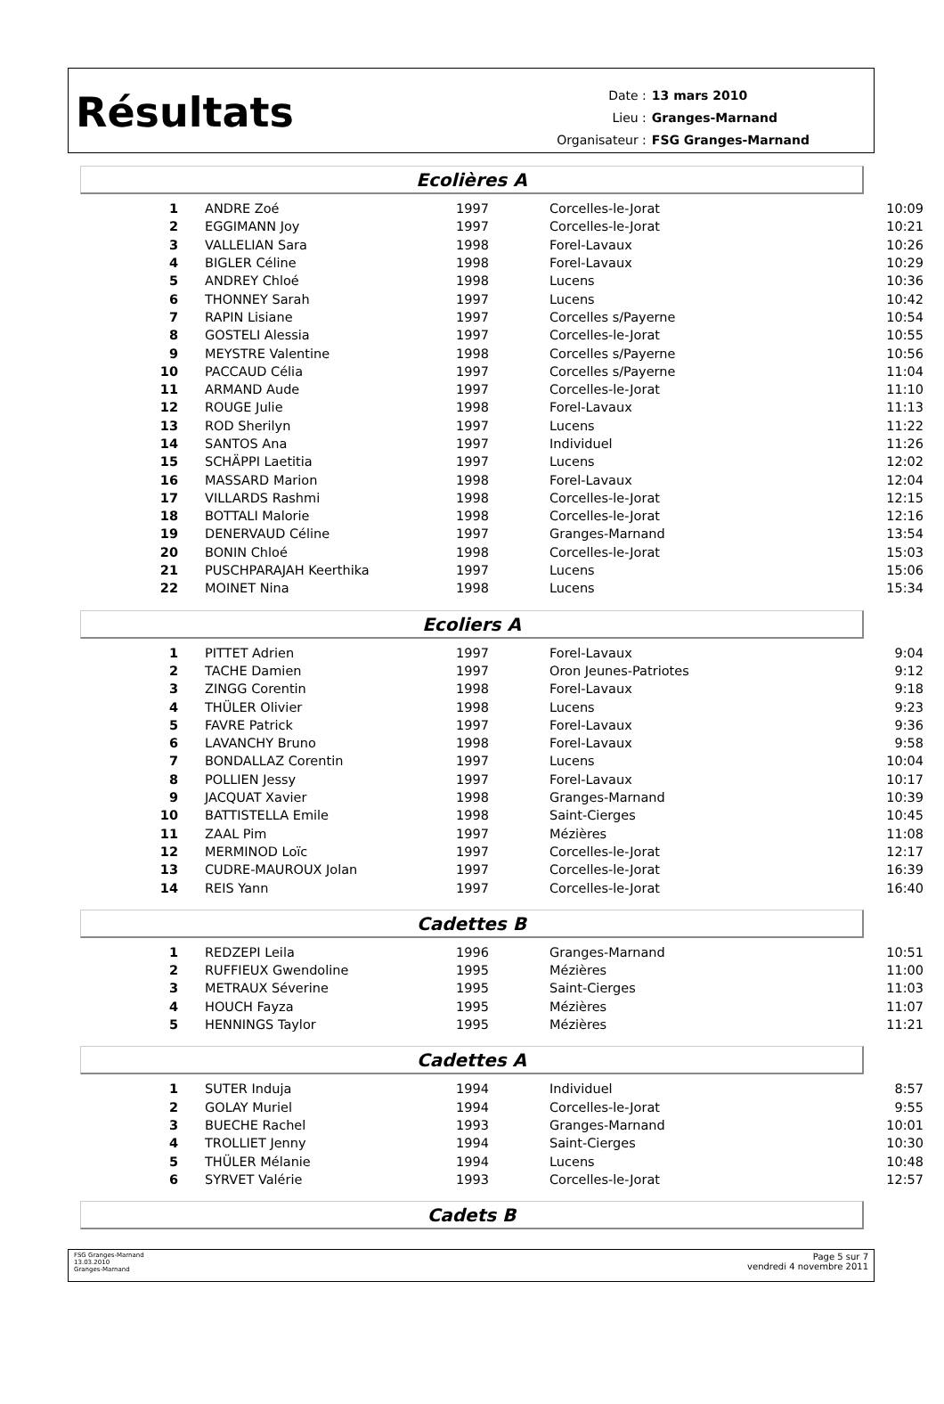Résultats
| Date : | 13 mars 2010 |
| Lieu : | Granges-Marnand |
| Organisateur : | FSG Granges-Marnand |
Ecolières A
| 1 | ANDRE Zoé | 1997 | Corcelles-le-Jorat | 10:09 |
| 2 | EGGIMANN Joy | 1997 | Corcelles-le-Jorat | 10:21 |
| 3 | VALLELIAN Sara | 1998 | Forel-Lavaux | 10:26 |
| 4 | BIGLER Céline | 1998 | Forel-Lavaux | 10:29 |
| 5 | ANDREY Chloé | 1998 | Lucens | 10:36 |
| 6 | THONNEY Sarah | 1997 | Lucens | 10:42 |
| 7 | RAPIN Lisiane | 1997 | Corcelles s/Payerne | 10:54 |
| 8 | GOSTELI Alessia | 1997 | Corcelles-le-Jorat | 10:55 |
| 9 | MEYSTRE Valentine | 1998 | Corcelles s/Payerne | 10:56 |
| 10 | PACCAUD Célia | 1997 | Corcelles s/Payerne | 11:04 |
| 11 | ARMAND Aude | 1997 | Corcelles-le-Jorat | 11:10 |
| 12 | ROUGE Julie | 1998 | Forel-Lavaux | 11:13 |
| 13 | ROD Sherilyn | 1997 | Lucens | 11:22 |
| 14 | SANTOS Ana | 1997 | Individuel | 11:26 |
| 15 | SCHÄPPI Laetitia | 1997 | Lucens | 12:02 |
| 16 | MASSARD Marion | 1998 | Forel-Lavaux | 12:04 |
| 17 | VILLARDS Rashmi | 1998 | Corcelles-le-Jorat | 12:15 |
| 18 | BOTTALI Malorie | 1998 | Corcelles-le-Jorat | 12:16 |
| 19 | DENERVAUD Céline | 1997 | Granges-Marnand | 13:54 |
| 20 | BONIN Chloé | 1998 | Corcelles-le-Jorat | 15:03 |
| 21 | PUSCHPARAJAH Keerthika | 1997 | Lucens | 15:06 |
| 22 | MOINET Nina | 1998 | Lucens | 15:34 |
Ecoliers A
| 1 | PITTET Adrien | 1997 | Forel-Lavaux | 9:04 |
| 2 | TACHE Damien | 1997 | Oron Jeunes-Patriotes | 9:12 |
| 3 | ZINGG Corentin | 1998 | Forel-Lavaux | 9:18 |
| 4 | THÜLER Olivier | 1998 | Lucens | 9:23 |
| 5 | FAVRE Patrick | 1997 | Forel-Lavaux | 9:36 |
| 6 | LAVANCHY Bruno | 1998 | Forel-Lavaux | 9:58 |
| 7 | BONDALLAZ Corentin | 1997 | Lucens | 10:04 |
| 8 | POLLIEN Jessy | 1997 | Forel-Lavaux | 10:17 |
| 9 | JACQUAT Xavier | 1998 | Granges-Marnand | 10:39 |
| 10 | BATTISTELLA Emile | 1998 | Saint-Cierges | 10:45 |
| 11 | ZAAL Pim | 1997 | Mézières | 11:08 |
| 12 | MERMINOD Loïc | 1997 | Corcelles-le-Jorat | 12:17 |
| 13 | CUDRE-MAUROUX Jolan | 1997 | Corcelles-le-Jorat | 16:39 |
| 14 | REIS Yann | 1997 | Corcelles-le-Jorat | 16:40 |
Cadettes B
| 1 | REDZEPI Leila | 1996 | Granges-Marnand | 10:51 |
| 2 | RUFFIEUX Gwendoline | 1995 | Mézières | 11:00 |
| 3 | METRAUX Séverine | 1995 | Saint-Cierges | 11:03 |
| 4 | HOUCH Fayza | 1995 | Mézières | 11:07 |
| 5 | HENNINGS Taylor | 1995 | Mézières | 11:21 |
Cadettes A
| 1 | SUTER Induja | 1994 | Individuel | 8:57 |
| 2 | GOLAY Muriel | 1994 | Corcelles-le-Jorat | 9:55 |
| 3 | BUECHE Rachel | 1993 | Granges-Marnand | 10:01 |
| 4 | TROLLIET Jenny | 1994 | Saint-Cierges | 10:30 |
| 5 | THÜLER Mélanie | 1994 | Lucens | 10:48 |
| 6 | SYRVET Valérie | 1993 | Corcelles-le-Jorat | 12:57 |
Cadets B
FSG Granges-Marnand
13.03.2010
Granges-Marnand
Page 5 sur 7
vendredi 4 novembre 2011